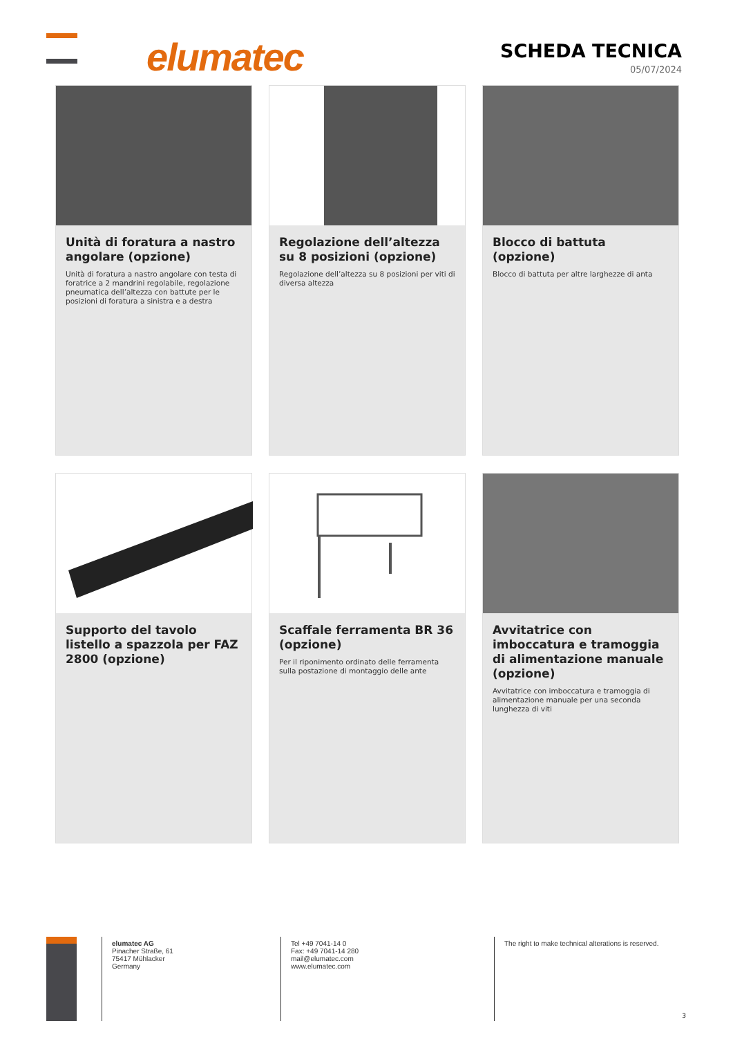elumatec
SCHEDA TECNICA
05/07/2024
Unità di foratura a nastro angolare (opzione)
Unità di foratura a nastro angolare con testa di foratrice a 2 mandrini regolabile, regolazione pneumatica dell’altezza con battute per le posizioni di foratura a sinistra e a destra
Regolazione dell’altezza su 8 posizioni (opzione)
Regolazione dell’altezza su 8 posizioni per viti di diversa altezza
Blocco di battuta (opzione)
Blocco di battuta per altre larghezze di anta
Supporto del tavolo listello a spazzola per FAZ 2800 (opzione)
Scaffale ferramenta BR 36 (opzione)
Per il riponimento ordinato delle ferramenta sulla postazione di montaggio delle ante
Avvitatrice con imboccatura e tramoggia di alimentazione manuale (opzione)
Avvitatrice con imboccatura e tramoggia di alimentazione manuale per una seconda lunghezza di viti
elumatec AG
Pinacher Straße, 61
75417 Mühlacker
Germany
Tel +49 7041-14 0
Fax: +49 7041-14 280
mail@elumatec.com
www.elumatec.com
The right to make technical alterations is reserved.
3